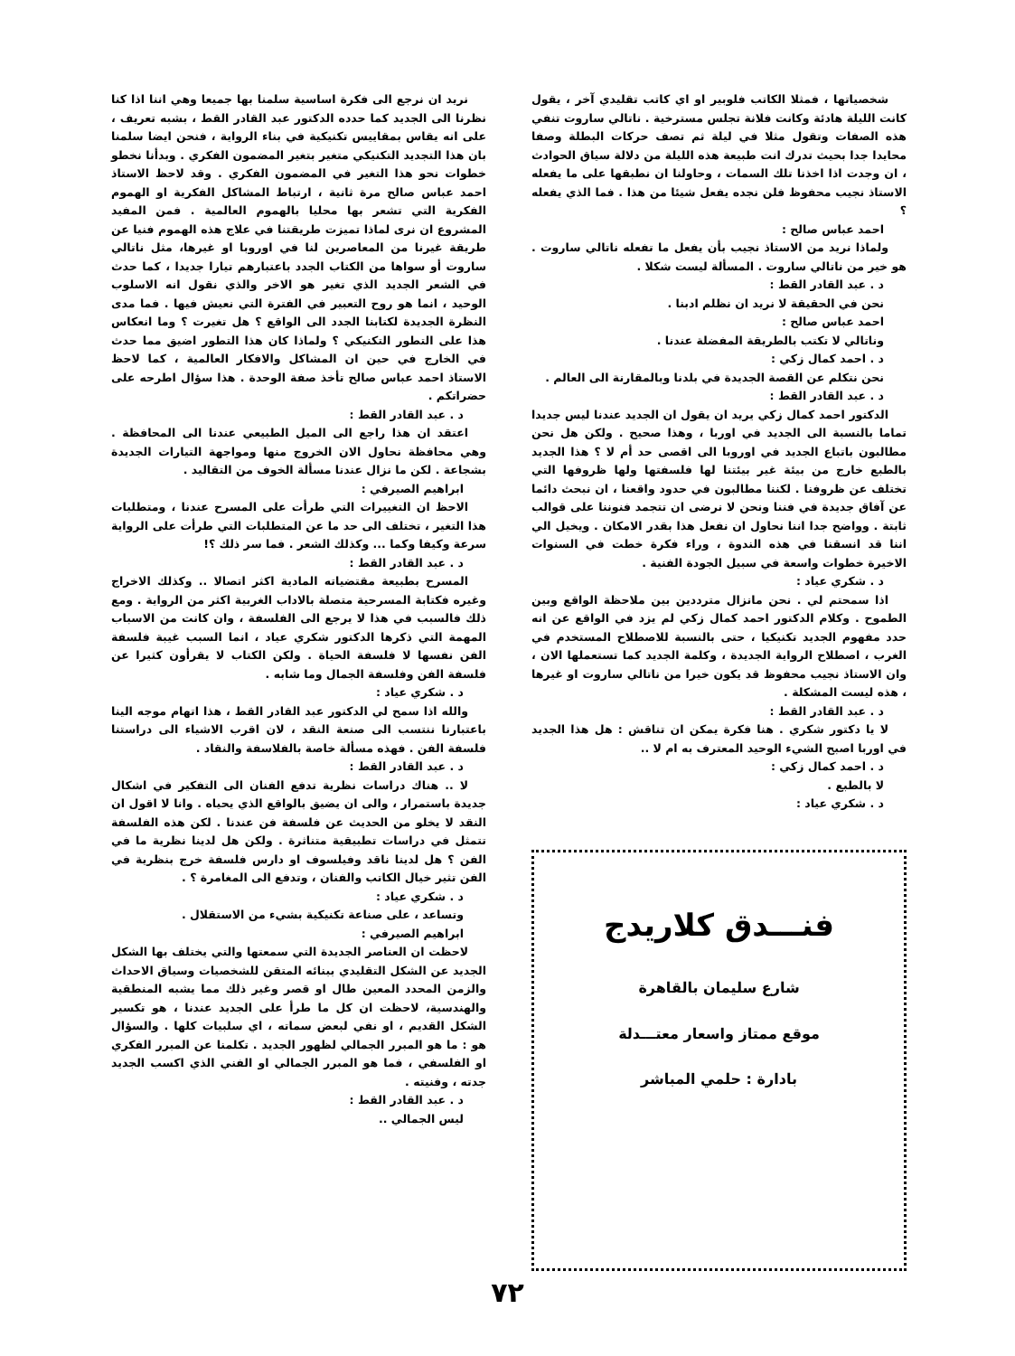شخصياتها ، فمثلا الكاتب فلوبير او اي كاتب تقليدي آخر ، يقول كانت الليلة هادئة وكانت فلانة تجلس مسترخية . ناتالي ساروت تنفي هذه الصفات وتقول مثلا في ليلة ثم تصف حركات البطلة وصفا محايدا جدا بحيث تدرك انت طبيعة هذه الليلة من دلالة سياق الحوادث ، ان وجدت اذا اخذنا تلك السمات ، وحاولنا ان نطبقها على ما يفعله الاستاذ نجيب محفوظ فلن نجده يفعل شيئا من هذا . فما الذي يفعله ؟
احمد عباس صالح :
ولماذا نريد من الاستاذ نجيب بأن يفعل ما تفعله ناتالي ساروت . هو خير من ناتالي ساروت . المسألة ليست شكلا .
د . عبد القادر القط :
نحن في الحقيقة لا نريد ان نظلم ادبنا .
احمد عباس صالح :
وناتالي لا تكتب بالطريقة المفضلة عندنا .
د . احمد كمال زكي :
نحن نتكلم عن القصة الجديدة في بلدنا وبالمقارنة الى العالم .
د . عبد القادر القط :
الدكتور احمد كمال زكي يريد ان يقول ان الجديد عندنا ليس جديدا تماما بالنسبة الى الجديد في اوربا ، وهذا صحيح . ولكن هل نحن مطالبون باتباع الجديد في اوروبا الى اقصى حد أم لا ؟ هذا الجديد بالطبع خارج من بيئة غير بيئتنا لها فلسفتها ولها ظروفها التي تختلف عن ظروفنا . لكننا مطالبون في حدود واقعنا ، ان نبحث دائما عن آفاق جديدة في فننا ونحن لا نرضى ان تتجمد فنوننا على قوالب ثابتة . وواضح جدا اننا نحاول ان نفعل هذا بقدر الامكان . ويخيل الي اننا قد انسقنا في هذه الندوة ، وراء فكرة خطت في السنوات الاخيرة خطوات واسعة في سبيل الجودة الفنية .
د . شكري عياد :
اذا سمحتم لي . نحن مانزال مترددين بين ملاحظة الواقع وبين الطموح . وكلام الدكتور احمد كمال زكي لم يزد في الواقع عن انه حدد مفهوم الجديد تكنيكيا ، حتى بالنسبة للاصطلاح المستخدم في الغرب ، اصطلاح الرواية الجديدة ، وكلمة الجديد كما تستعملها الان ، وان الاستاذ نجيب محفوظ قد يكون خيرا من ناتالي ساروت او غيرها ، هذه ليست المشكلة .
د . عبد القادر القط :
لا يا دكتور شكري . هنا فكرة يمكن ان تناقش : هل هذا الجديد في اوربا اصبح الشيء الوحيد المعترف به ام لا ..
د . احمد كمال زكي :
لا بالطبع .
د . شكري عياد :
فنـــدق كلاريدج
شارع سليمان بالقاهرة
موقع ممتاز واسعار معتـــدلة
بادارة : حلمي المباشر
نريد ان نرجع الى فكرة اساسية سلمنا بها جميعا وهي اننا اذا كنا نظرنا الى الجديد كما حدده الدكتور عبد القادر القط ، بشبه تعريف ، على انه يقاس بمقاييس تكنيكية في بناء الرواية ، فنحن ايضا سلمنا بان هذا التجديد التكنيكي متغير بتغير المضمون الفكري . وبدأنا نخطو خطوات نحو هذا التغير في المضمون الفكري . وقد لاحظ الاستاذ احمد عباس صالح مرة ثانية ، ارتباط المشاكل الفكرية او الهموم الفكرية التي تشعر بها محليا بالهموم العالمية . فمن المفيد المشروع ان نرى لماذا تميزت طريقتنا في علاج هذه الهموم فنيا عن طريقة غيرنا من المعاصرين لنا في اوروبا او غيرها، مثل ناتالي ساروت أو سواها من الكتاب الجدد باعتبارهم تيارا جديدا ، كما حدث في الشعر الجديد الذي تغير هو الاخر والذي نقول انه الاسلوب الوحيد ، انما هو روح التعبير في الفترة التي نعيش فيها . فما مدى النظرة الجديدة لكتابنا الجدد الى الواقع ؟ هل تغيرت ؟ وما انعكاس هذا على التطور التكنيكي ؟ ولماذا كان هذا التطور اضيق مما حدث في الخارج في حين ان المشاكل والافكار العالمية ، كما لاحظ الاستاذ احمد عباس صالح تأخذ صفة الوحدة . هذا سؤال اطرحه على حضراتكم .
د . عبد القادر القط :
اعتقد ان هذا راجع الى الميل الطبيعي عندنا الى المحافظة . وهي محافظة نحاول الان الخروج منها ومواجهة التيارات الجديدة بشجاعة . لكن ما نزال عندنا مسألة الخوف من التقاليد .
ابراهيم الصيرفي :
الاحظ ان التغييرات التي طرأت على المسرح عندنا ، ومتطلبات هذا التغير ، تختلف الى حد ما عن المتطلبات التي طرأت على الرواية سرعة وكيفا وكما ... وكذلك الشعر . فما سر ذلك ؟!
د . عبد القادر القط :
المسرح بطبيعة مقتضياته المادية اكثر اتصالا .. وكذلك الاخراج وغيره فكتابة المسرحية متصلة بالاداب الغربية اكثر من الرواية . ومع ذلك فالسبب في هذا لا يرجع الى الفلسفة ، وان كانت من الاسباب المهمة التي ذكرها الدكتور شكري عياد ، انما السبب غيبة فلسفة الفن نفسها لا فلسفة الحياة . ولكن الكتاب لا يقرأون كثيرا عن فلسفة الفن وفلسفة الجمال وما شابه .
د . شكري عياد :
والله اذا سمح لي الدكتور عبد القادر القط ، هذا اتهام موجه الينا باعتبارنا ننتسب الى صنعة النقد ، لان اقرب الاشياء الى دراستنا فلسفة الفن . فهذه مسألة خاصة بالفلاسفة والنقاد .
د . عبد القادر القط :
لا .. هناك دراسات نظرية تدفع الفنان الى التفكير في اشكال جديدة باستمرار ، والى ان يضيق بالواقع الذي يحياه . وانا لا اقول ان النقد لا يخلو من الحديث عن فلسفة فن عندنا . لكن هذه الفلسفة تتمثل في دراسات تطبيقية متناثرة . ولكن هل لدينا نظرية ما في الفن ؟ هل لدينا ناقد وفيلسوف او دارس فلسفة خرج بنظرية في الفن تثير خيال الكاتب والفنان ، وتدفع الى المغامرة ؟ .
د . شكري عياد :
وتساعد ، على صناعة تكنيكية بشيء من الاستقلال .
ابراهيم الصيرفي :
لاحظت ان العناصر الجديدة التي سمعتها والتي يختلف بها الشكل الجديد عن الشكل التقليدي ببنائه المتقن للشخصيات وسياق الاحداث والزمن المحدد المعين طال او قصر وغير ذلك مما يشبه المنطقية والهندسية، لاحظت ان كل ما طرأ على الجديد عندنا ، هو تكسير الشكل القديم ، او نفي لبعض سماته ، اي سلبيات كلها . والسؤال هو : ما هو المبرر الجمالي لظهور الجديد . تكلمنا عن المبرر الفكري او الفلسفي ، فما هو المبرر الجمالي او الفني الذي اكسب الجديد جدته ، وفنيته .
د . عبد القادر القط :
ليس الجمالي ..
٧٢